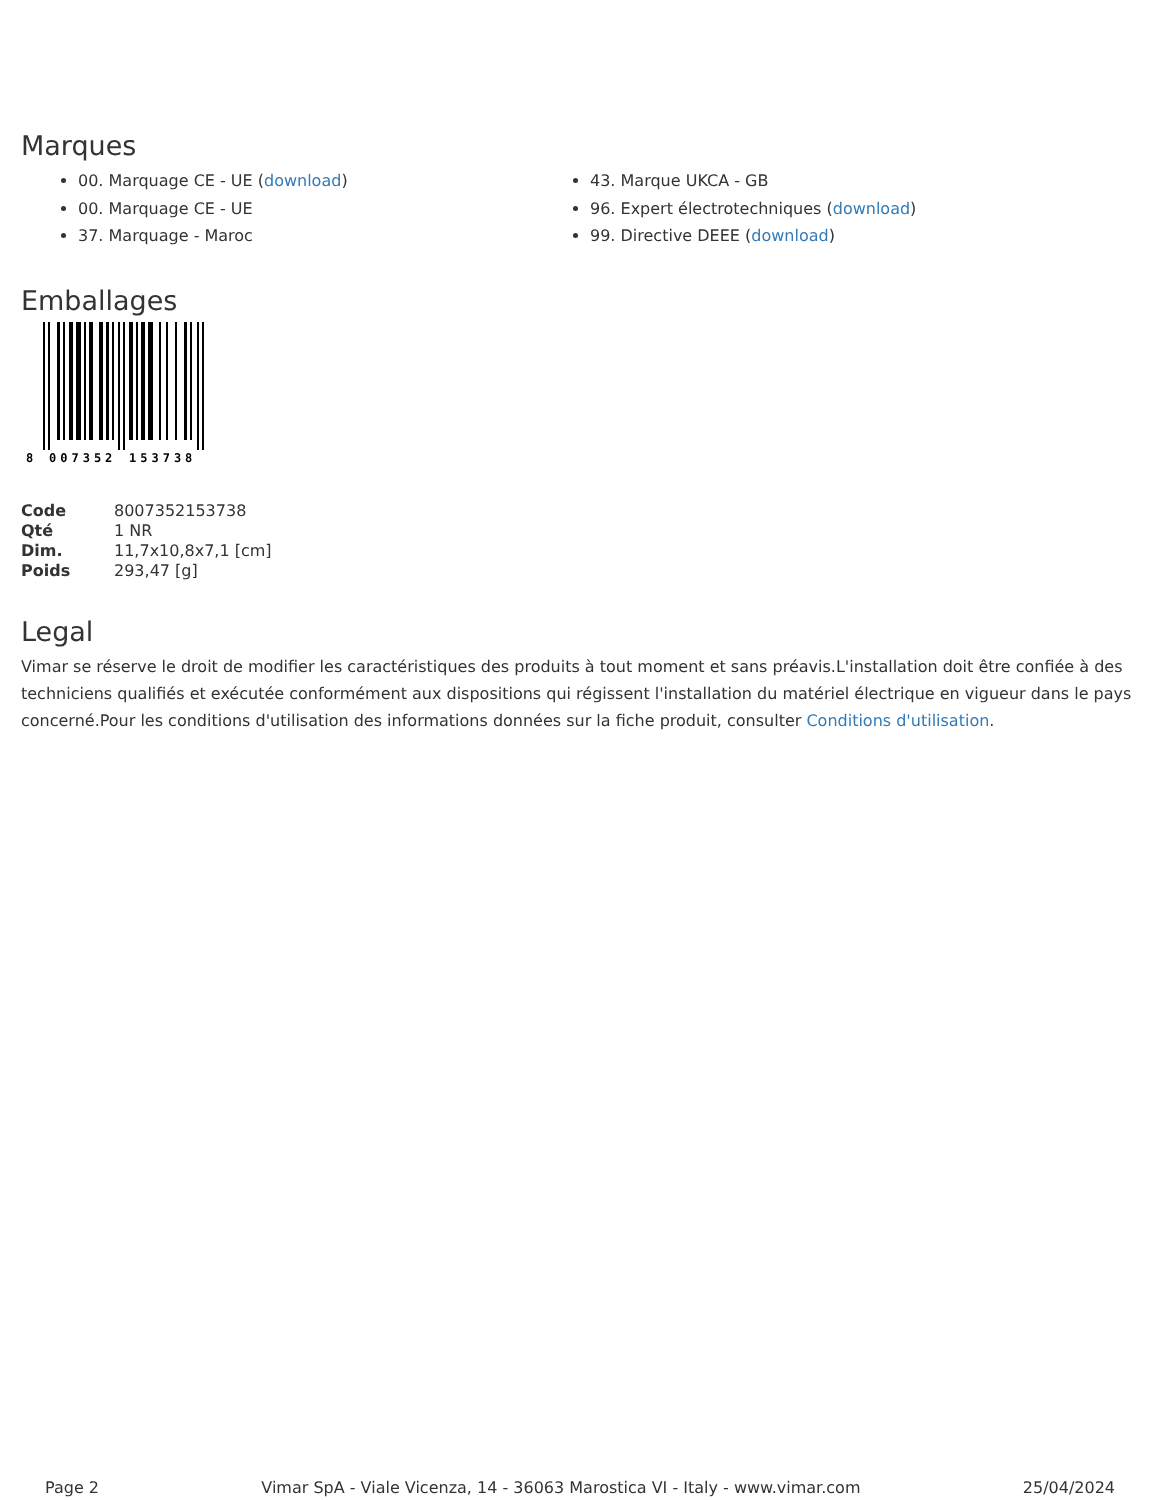Marques
00. Marquage CE - UE (download)
00. Marquage CE - UE
37. Marquage - Maroc
43. Marque UKCA - GB
96. Expert électrotechniques (download)
99. Directive DEEE (download)
Emballages
8
007352
153738
| Code | 8007352153738 |
| Qté | 1 NR |
| Dim. | 11,7x10,8x7,1 [cm] |
| Poids | 293,47 [g] |
Legal
Vimar se réserve le droit de modifier les caractéristiques des produits à tout moment et sans préavis.L'installation doit être confiée à des techniciens qualifiés et exécutée conformément aux dispositions qui régissent l'installation du matériel électrique en vigueur dans le pays concerné.Pour les conditions d'utilisation des informations données sur la fiche produit, consulter Conditions d'utilisation.
Page 2 Vimar SpA - Viale Vicenza, 14 - 36063 Marostica VI - Italy - www.vimar.com 25/04/2024